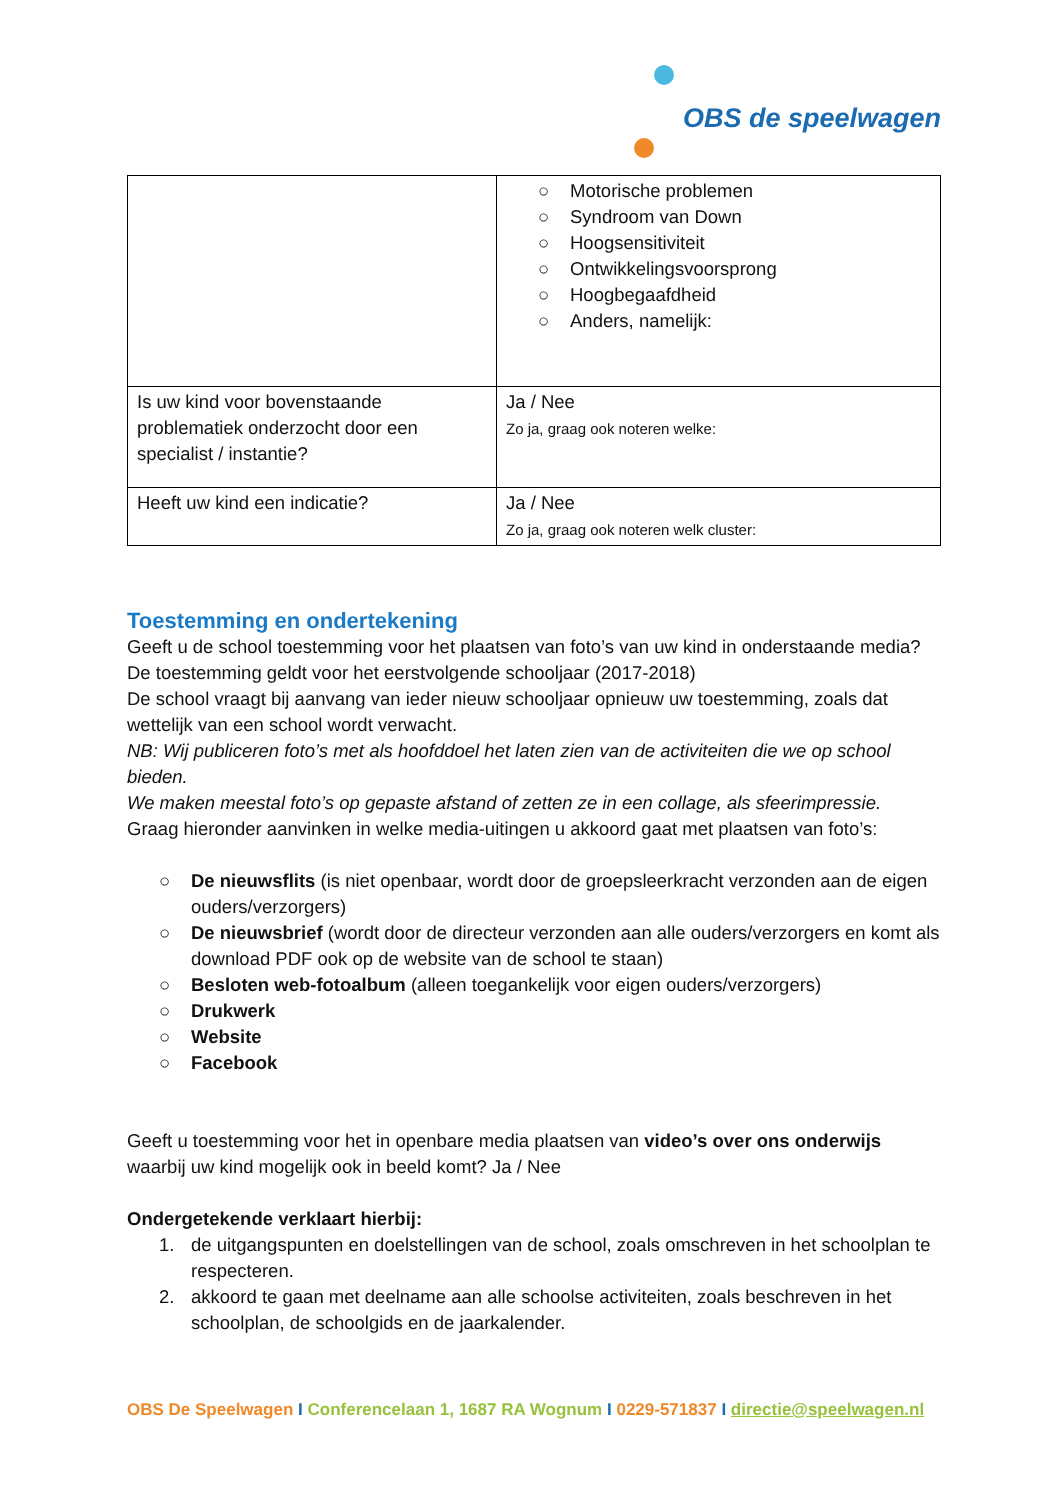OBS de speelwagen
| | ○ Motorische problemen ○ Syndroom van Down ○ Hoogsensitiviteit ○ Ontwikkelingsvoorsprong ○ Hoogbegaafdheid ○ Anders, namelijk: |
| Is uw kind voor bovenstaande problematiek onderzocht door een specialist / instantie? | Ja / Nee Zo ja, graag ook noteren welke: |
| Heeft uw kind een indicatie? | Ja / Nee Zo ja, graag ook noteren welk cluster: |
Toestemming en ondertekening
Geeft u de school toestemming voor het plaatsen van foto’s van uw kind in onderstaande media? De toestemming geldt voor het eerstvolgende schooljaar (2017-2018)
De school vraagt bij aanvang van ieder nieuw schooljaar opnieuw uw toestemming, zoals dat wettelijk van een school wordt verwacht.
NB: Wij publiceren foto’s met als hoofddoel het laten zien van de activiteiten die we op school bieden.
We maken meestal foto’s op gepaste afstand of zetten ze in een collage, als sfeerimpressie.
Graag hieronder aanvinken in welke media-uitingen u akkoord gaat met plaatsen van foto’s:
○ De nieuwsflits (is niet openbaar, wordt door de groepsleerkracht verzonden aan de eigen ouders/verzorgers)
○ De nieuwsbrief (wordt door de directeur verzonden aan alle ouders/verzorgers en komt als download PDF ook op de website van de school te staan)
○ Besloten web-fotoalbum (alleen toegankelijk voor eigen ouders/verzorgers)
○ Drukwerk
○ Website
○ Facebook
Geeft u toestemming voor het in openbare media plaatsen van video’s over ons onderwijs waarbij uw kind mogelijk ook in beeld komt? Ja / Nee
Ondergetekende verklaart hierbij:
1. de uitgangspunten en doelstellingen van de school, zoals omschreven in het schoolplan te respecteren.
2. akkoord te gaan met deelname aan alle schoolse activiteiten, zoals beschreven in het schoolplan, de schoolgids en de jaarkalender.
OBS De Speelwagen I Conferencelaan 1, 1687 RA Wognum I 0229-571837 I directie@speelwagen.nl